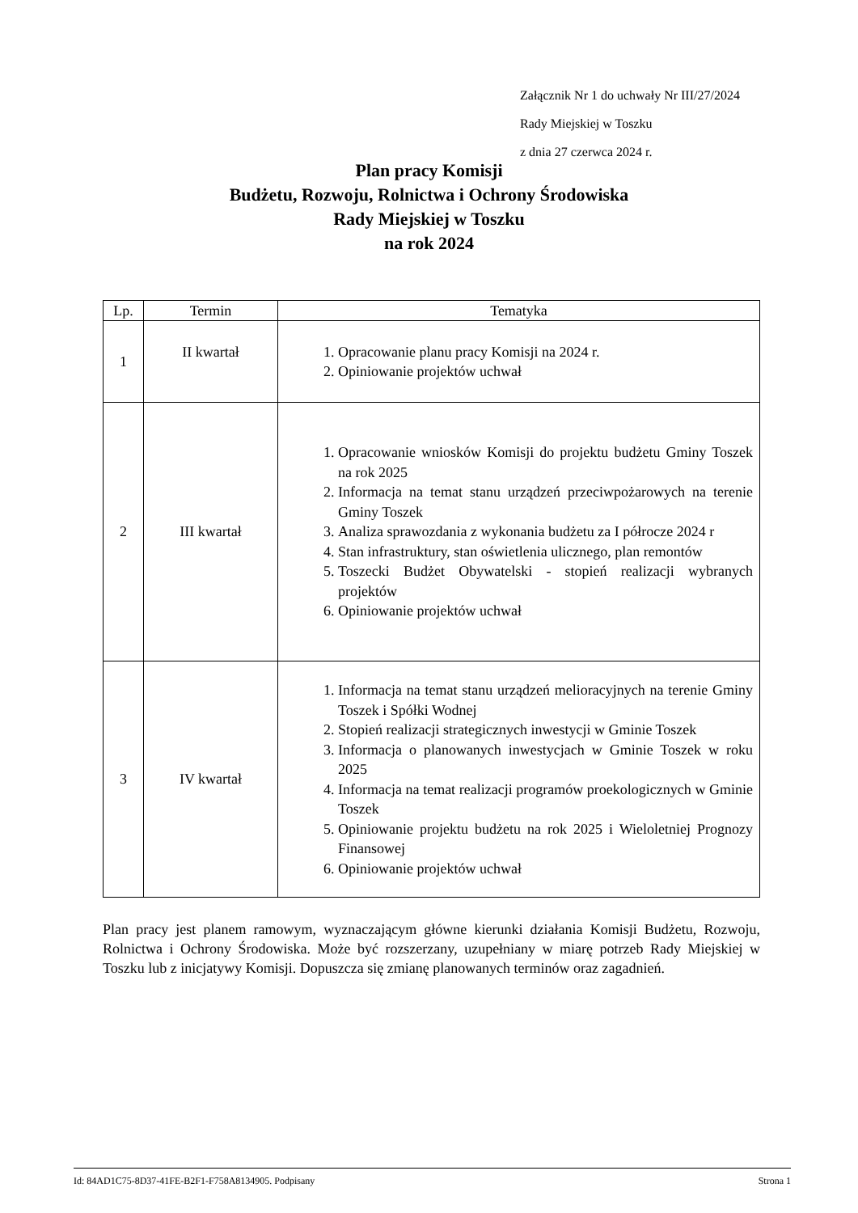Załącznik Nr 1 do uchwały Nr III/27/2024
Rady Miejskiej w Toszku
z dnia 27 czerwca 2024 r.
Plan pracy Komisji
Budżetu, Rozwoju, Rolnictwa i Ochrony Środowiska
Rady Miejskiej w Toszku
na rok 2024
| Lp. | Termin | Tematyka |
| --- | --- | --- |
| 1 | II kwartał | 1. Opracowanie planu pracy Komisji na 2024 r. 2. Opiniowanie projektów uchwał |
| 2 | III kwartał | 1. Opracowanie wniosków Komisji do projektu budżetu Gminy Toszek na rok 2025 2. Informacja na temat stanu urządzeń przeciwpożarowych na terenie Gminy Toszek 3. Analiza sprawozdania z wykonania budżetu za I półrocze 2024 r 4. Stan infrastruktury, stan oświetlenia ulicznego, plan remontów 5. Toszecki Budżet Obywatelski - stopień realizacji wybranych projektów 6. Opiniowanie projektów uchwał |
| 3 | IV kwartał | 1. Informacja na temat stanu urządzeń melioracyjnych na terenie Gminy Toszek i Spółki Wodnej 2. Stopień realizacji strategicznych inwestycji w Gminie Toszek 3. Informacja o planowanych inwestycjach w Gminie Toszek w roku 2025 4. Informacja na temat realizacji programów proekologicznych w Gminie Toszek 5. Opiniowanie projektu budżetu na rok 2025 i Wieloletniej Prognozy Finansowej 6. Opiniowanie projektów uchwał |
Plan pracy jest planem ramowym, wyznaczającym główne kierunki działania Komisji Budżetu, Rozwoju, Rolnictwa i Ochrony Środowiska. Może być rozszerzany, uzupełniany w miarę potrzeb Rady Miejskiej w Toszku lub z inicjatywy Komisji. Dopuszcza się zmianę planowanych terminów oraz zagadnień.
Id: 84AD1C75-8D37-41FE-B2F1-F758A8134905. Podpisany Strona 1